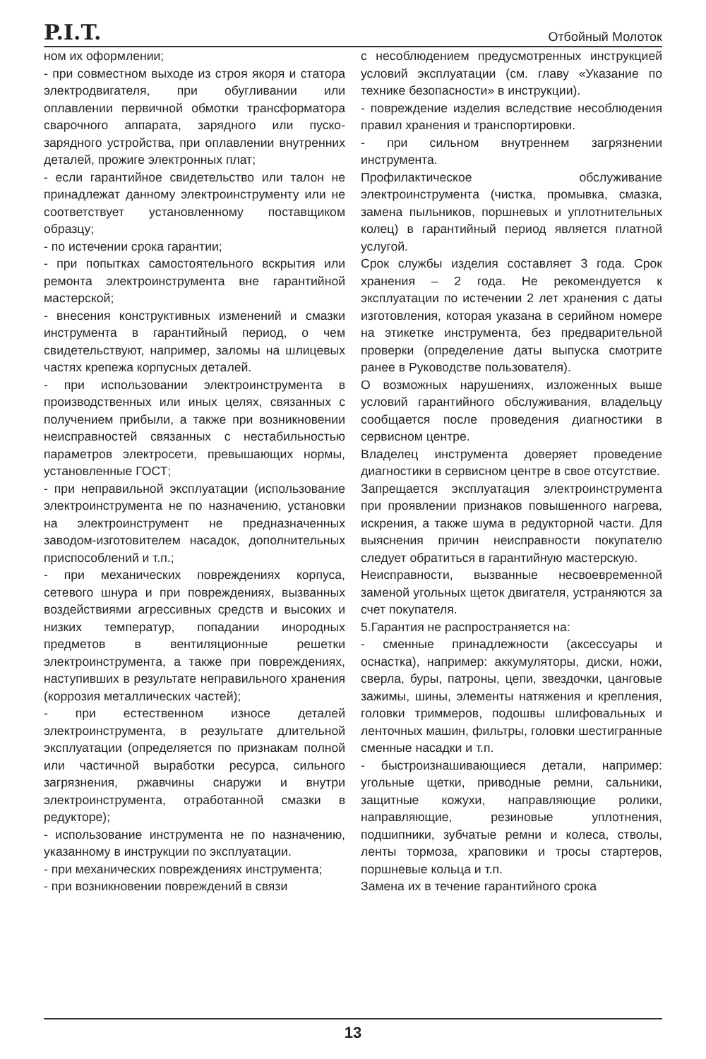P.I.T. Отбойный Молоток
ном их оформлении;
- при совместном выходе из строя якоря и статора электродвигателя, при обугливании или оплавлении первичной обмотки трансформатора сварочного аппарата, зарядного или пуско-зарядного устройства, при оплавлении внутренних деталей, прожиге электронных плат;
- если гарантийное свидетельство или талон не принадлежат данному электроинструменту или не соответствует установленному поставщиком образцу;
- по истечении срока гарантии;
- при попытках самостоятельного вскрытия или ремонта электроинструмента вне гарантийной мастерской;
- внесения конструктивных изменений и смазки инструмента в гарантийный период, о чем свидетельствуют, например, заломы на шлицевых частях крепежа корпусных деталей.
- при использовании электроинструмента в производственных или иных целях, связанных с получением прибыли, а также при возникновении неисправностей связанных с нестабильностью параметров электросети, превышающих нормы, установленные ГОСТ;
- при неправильной эксплуатации (использование электроинструмента не по назначению, установки на электроинструмент не предназначенных заводом-изготовителем насадок, дополнительных приспособлений и т.п.;
- при механических повреждениях корпуса, сетевого шнура и при повреждениях, вызванных воздействиями агрессивных средств и высоких и низких температур, попадании инородных предметов в вентиляционные решетки электроинструмента, а также при повреждениях, наступивших в результате неправильного хранения (коррозия металлических частей);
- при естественном износе деталей электроинструмента, в результате длительной эксплуатации (определяется по признакам полной или частичной выработки ресурса, сильного загрязнения, ржавчины снаружи и внутри электроинструмента, отработанной смазки в редукторе);
- использование инструмента не по назначению, указанному в инструкции по эксплуатации.
- при механических повреждениях инструмента;
- при возникновении повреждений в связи
с несоблюдением предусмотренных инструкцией условий эксплуатации (см. главу «Указание по технике безопасности» в инструкции).
- повреждение изделия вследствие несоблюдения правил хранения и транспортировки.
- при сильном внутреннем загрязнении инструмента.
Профилактическое обслуживание электроинструмента (чистка, промывка, смазка, замена пыльников, поршневых и уплотнительных колец) в гарантийный период является платной услугой.
Срок службы изделия составляет 3 года. Срок хранения – 2 года. Не рекомендуется к эксплуатации по истечении 2 лет хранения с даты изготовления, которая указана в серийном номере на этикетке инструмента, без предварительной проверки (определение даты выпуска смотрите ранее в Руководстве пользователя).
О возможных нарушениях, изложенных выше условий гарантийного обслуживания, владельцу сообщается после проведения диагностики в сервисном центре.
Владелец инструмента доверяет проведение диагностики в сервисном центре в свое отсутствие.
Запрещается эксплуатация электроинструмента при проявлении признаков повышенного нагрева, искрения, а также шума в редукторной части. Для выяснения причин неисправности покупателю следует обратиться в гарантийную мастерскую.
Неисправности, вызванные несвоевременной заменой угольных щеток двигателя, устраняются за счет покупателя.
5.Гарантия не распространяется на:
- сменные принадлежности (аксессуары и оснастка), например: аккумуляторы, диски, ножи, сверла, буры, патроны, цепи, звездочки, цанговые зажимы, шины, элементы натяжения и крепления, головки триммеров, подошвы шлифовальных и ленточных машин, фильтры, головки шестигранные сменные насадки и т.п.
- быстроизнашивающиеся детали, например: угольные щетки, приводные ремни, сальники, защитные кожухи, направляющие ролики, направляющие, резиновые уплотнения, подшипники, зубчатые ремни и колеса, стволы, ленты тормоза, храповики и тросы стартеров, поршневые кольца и т.п.
Замена их в течение гарантийного срока
13